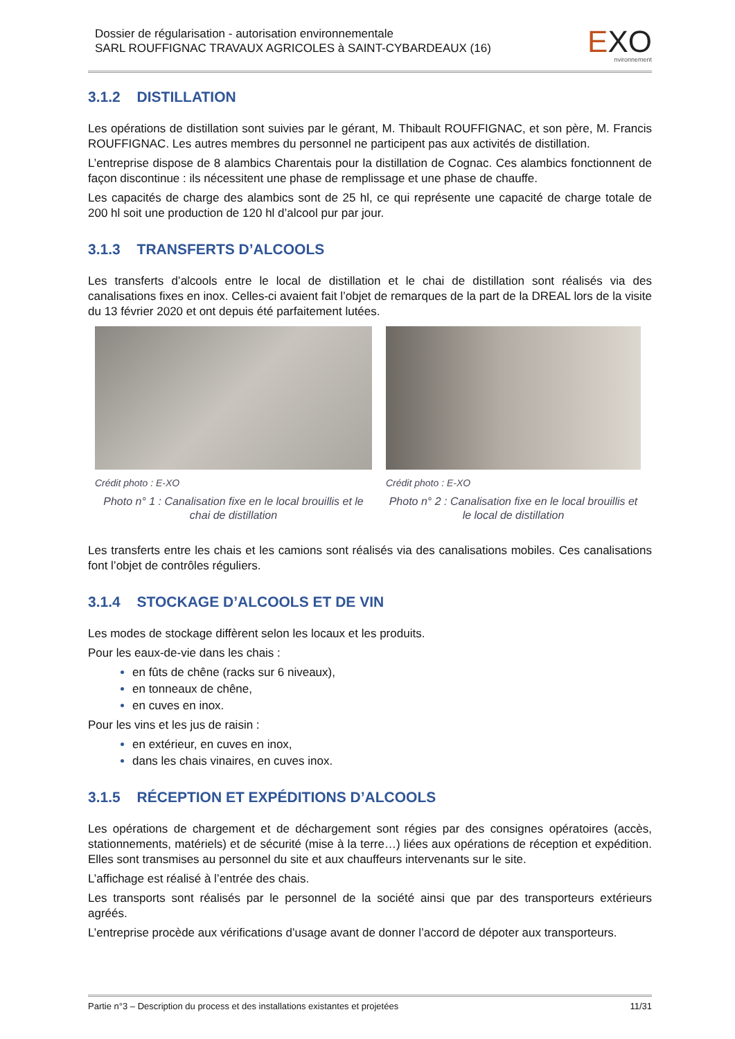Dossier de régularisation - autorisation environnementale
SARL ROUFFIGNAC TRAVAUX AGRICOLES à SAINT-CYBARDEAUX (16)
EXO
nvironnement
3.1.2 DISTILLATION
Les opérations de distillation sont suivies par le gérant, M. Thibault ROUFFIGNAC, et son père, M. Francis ROUFFIGNAC. Les autres membres du personnel ne participent pas aux activités de distillation.
L’entreprise dispose de 8 alambics Charentais pour la distillation de Cognac. Ces alambics fonctionnent de façon discontinue : ils nécessitent une phase de remplissage et une phase de chauffe.
Les capacités de charge des alambics sont de 25 hl, ce qui représente une capacité de charge totale de 200 hl soit une production de 120 hl d’alcool pur par jour.
3.1.3 TRANSFERTS D’ALCOOLS
Les transferts d’alcools entre le local de distillation et le chai de distillation sont réalisés via des canalisations fixes en inox. Celles-ci avaient fait l’objet de remarques de la part de la DREAL lors de la visite du 13 février 2020 et ont depuis été parfaitement lutées.
Crédit photo : E-XO
Photo n° 1 : Canalisation fixe en le local brouillis et le chai de distillation
Crédit photo : E-XO
Photo n° 2 : Canalisation fixe en le local brouillis et le local de distillation
Les transferts entre les chais et les camions sont réalisés via des canalisations mobiles. Ces canalisations font l’objet de contrôles réguliers.
3.1.4 STOCKAGE D’ALCOOLS ET DE VIN
Les modes de stockage diffèrent selon les locaux et les produits.
Pour les eaux-de-vie dans les chais :
en fûts de chêne (racks sur 6 niveaux),
en tonneaux de chêne,
en cuves en inox.
Pour les vins et les jus de raisin :
en extérieur, en cuves en inox,
dans les chais vinaires, en cuves inox.
3.1.5 RÉCEPTION ET EXPÉDITIONS D’ALCOOLS
Les opérations de chargement et de déchargement sont régies par des consignes opératoires (accès, stationnements, matériels) et de sécurité (mise à la terre…) liées aux opérations de réception et expédition. Elles sont transmises au personnel du site et aux chauffeurs intervenants sur le site.
L’affichage est réalisé à l’entrée des chais.
Les transports sont réalisés par le personnel de la société ainsi que par des transporteurs extérieurs agréés.
L’entreprise procède aux vérifications d’usage avant de donner l’accord de dépoter aux transporteurs.
Partie n°3 – Description du process et des installations existantes et projetées 11/31